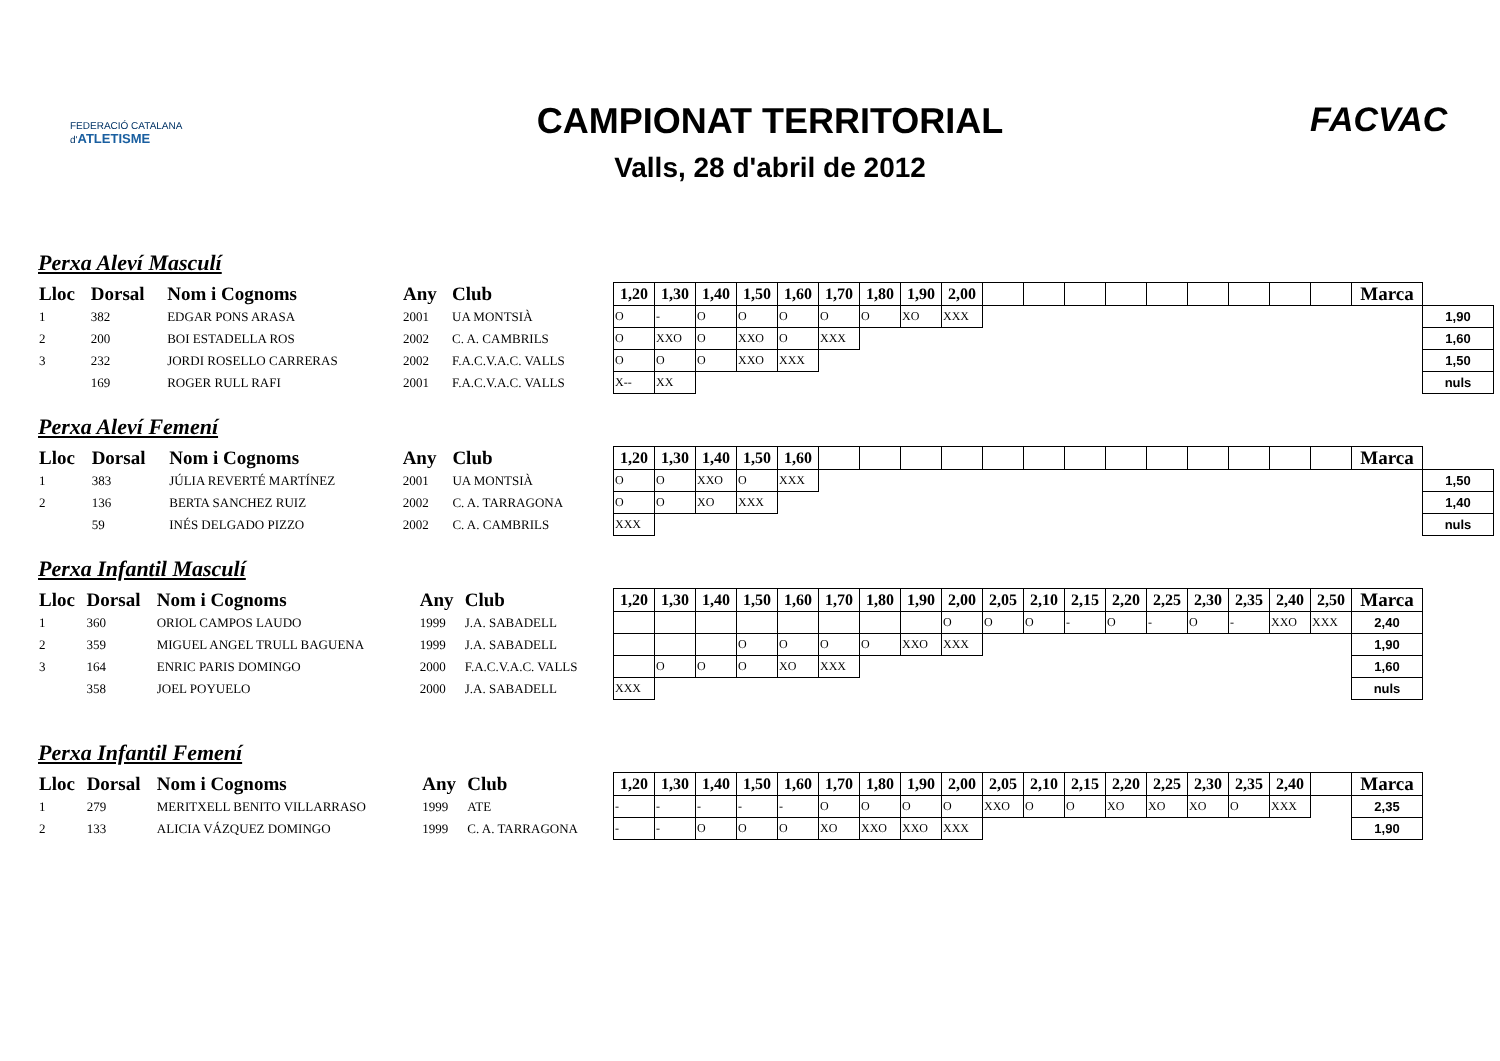FEDERACIÓ CATALANA d'ATLETISME
CAMPIONAT TERRITORIAL
Valls, 28 d'abril de 2012
FACVAC
Perxa Aleví Masculí
| Lloc | Dorsal | Nom i Cognoms | Any | Club |
| --- | --- | --- | --- | --- |
| 1 | 382 | EDGAR PONS ARASA | 2001 | UA MONTSIÀ |
| 2 | 200 | BOI ESTADELLA ROS | 2002 | C. A. CAMBRILS |
| 3 | 232 | JORDI ROSELLO CARRERAS | 2002 | F.A.C.V.A.C. VALLS |
| | 169 | ROGER RULL RAFI | 2001 | F.A.C.V.A.C. VALLS |
| 1,20 | 1,30 | 1,40 | 1,50 | 1,60 | 1,70 | 1,80 | 1,90 | 2,00 | | | | | | | | | | Marca | |
| --- | --- | --- | --- | --- | --- | --- | --- | --- | --- | --- | --- | --- | --- | --- | --- | --- | --- | --- | --- |
| O | - | O | O | O | O | O | XO | XXX | | | | | | | | | | | 1,90 |
| O | XXO | O | XXO | O | XXX | | | | | | | | | | | | | | 1,60 |
| O | O | O | XXO | XXX | | | | | | | | | | | | | | | 1,50 |
| X-- | XX | | | | | | | | | | | | | | | | | | nuls |
Perxa Aleví Femení
| Lloc | Dorsal | Nom i Cognoms | Any | Club |
| --- | --- | --- | --- | --- |
| 1 | 383 | JÚLIA REVERTÉ MARTÍNEZ | 2001 | UA MONTSIÀ |
| 2 | 136 | BERTA SANCHEZ RUIZ | 2002 | C. A. TARRAGONA |
| | 59 | INÉS DELGADO PIZZO | 2002 | C. A. CAMBRILS |
| 1,20 | 1,30 | 1,40 | 1,50 | 1,60 | | | | | | | | | | | | | | Marca | |
| --- | --- | --- | --- | --- | --- | --- | --- | --- | --- | --- | --- | --- | --- | --- | --- | --- | --- | --- | --- |
| O | O | XXO | O | XXX | | | | | | | | | | | | | | | 1,50 |
| O | O | XO | XXX | | | | | | | | | | | | | | | | 1,40 |
| XXX | | | | | | | | | | | | | | | | | | | nuls |
Perxa Infantil Masculí
| Lloc | Dorsal | Nom i Cognoms | Any | Club |
| --- | --- | --- | --- | --- |
| 1 | 360 | ORIOL CAMPOS LAUDO | 1999 | J.A. SABADELL |
| 2 | 359 | MIGUEL ANGEL TRULL BAGUENA | 1999 | J.A. SABADELL |
| 3 | 164 | ENRIC PARIS DOMINGO | 2000 | F.A.C.V.A.C. VALLS |
| | 358 | JOEL POYUELO | 2000 | J.A. SABADELL |
| 1,20 | 1,30 | 1,40 | 1,50 | 1,60 | 1,70 | 1,80 | 1,90 | 2,00 | 2,05 | 2,10 | 2,15 | 2,20 | 2,25 | 2,30 | 2,35 | 2,40 | 2,50 | Marca |
| --- | --- | --- | --- | --- | --- | --- | --- | --- | --- | --- | --- | --- | --- | --- | --- | --- | --- | --- |
| | | | | | | | | O | O | O | - | O | - | O | - | XXO | XXX | 2,40 |
| | | | O | O | O | O | XXO | XXX | | | | | | | | | | 1,90 |
| | O | O | O | XO | XXX | | | | | | | | | | | | | 1,60 |
| XXX | | | | | | | | | | | | | | | | | | nuls |
Perxa Infantil Femení
| Lloc | Dorsal | Nom i Cognoms | Any | Club |
| --- | --- | --- | --- | --- |
| 1 | 279 | MERITXELL BENITO VILLARRASO | 1999 | ATE |
| 2 | 133 | ALICIA VÁZQUEZ DOMINGO | 1999 | C. A. TARRAGONA |
| 1,20 | 1,30 | 1,40 | 1,50 | 1,60 | 1,70 | 1,80 | 1,90 | 2,00 | 2,05 | 2,10 | 2,15 | 2,20 | 2,25 | 2,30 | 2,35 | 2,40 | | Marca |
| --- | --- | --- | --- | --- | --- | --- | --- | --- | --- | --- | --- | --- | --- | --- | --- | --- | --- | --- |
| - | - | - | - | - | O | O | O | O | XXO | O | O | XO | XO | XO | O | XXX | | 2,35 |
| - | - | O | O | O | XO | XXO | XXO | XXX | | | | | | | | | | 1,90 |